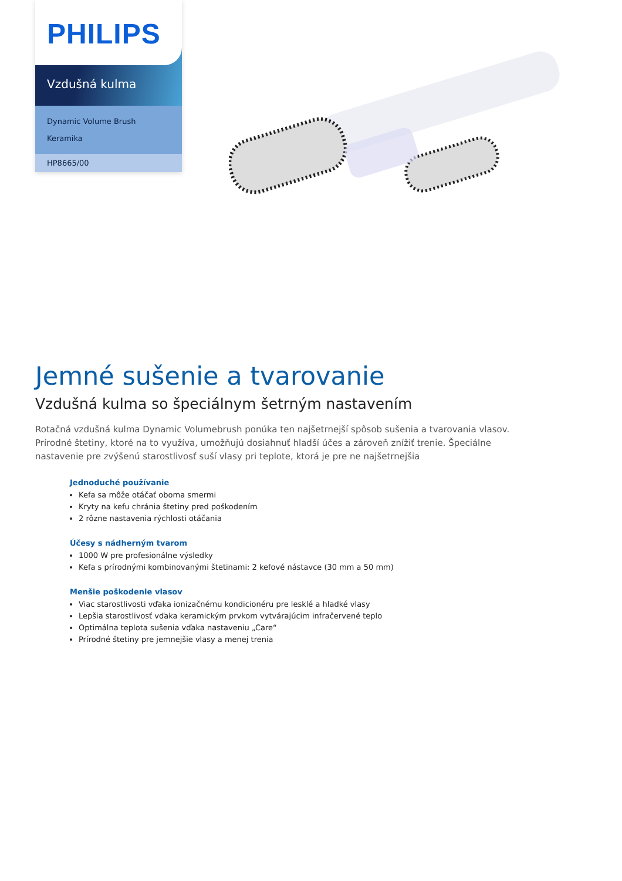PHILIPS
Vzdušná kulma
Dynamic Volume Brush
Keramika
HP8665/00
Jemné sušenie a tvarovanie
Vzdušná kulma so špeciálnym šetrným nastavením
Rotačná vzdušná kulma Dynamic Volumebrush ponúka ten najšetrnejší spôsob sušenia a tvarovania vlasov. Prírodné štetiny, ktoré na to využíva, umožňujú dosiahnuť hladší účes a zároveň znížiť trenie. Špeciálne nastavenie pre zvýšenú starostlivosť suší vlasy pri teplote, ktorá je pre ne najšetrnejšia
Jednoduché používanie
Kefa sa môže otáčať oboma smermi
Kryty na kefu chránia štetiny pred poškodením
2 rôzne nastavenia rýchlosti otáčania
Účesy s nádherným tvarom
1000 W pre profesionálne výsledky
Kefa s prírodnými kombinovanými štetinami: 2 kefové nástavce (30 mm a 50 mm)
Menšie poškodenie vlasov
Viac starostlivosti vďaka ionizačnému kondicionéru pre lesklé a hladké vlasy
Lepšia starostlivosť vďaka keramickým prvkom vytvárajúcim infračervené teplo
Optimálna teplota sušenia vďaka nastaveniu „Care“
Prírodné štetiny pre jemnejšie vlasy a menej trenia